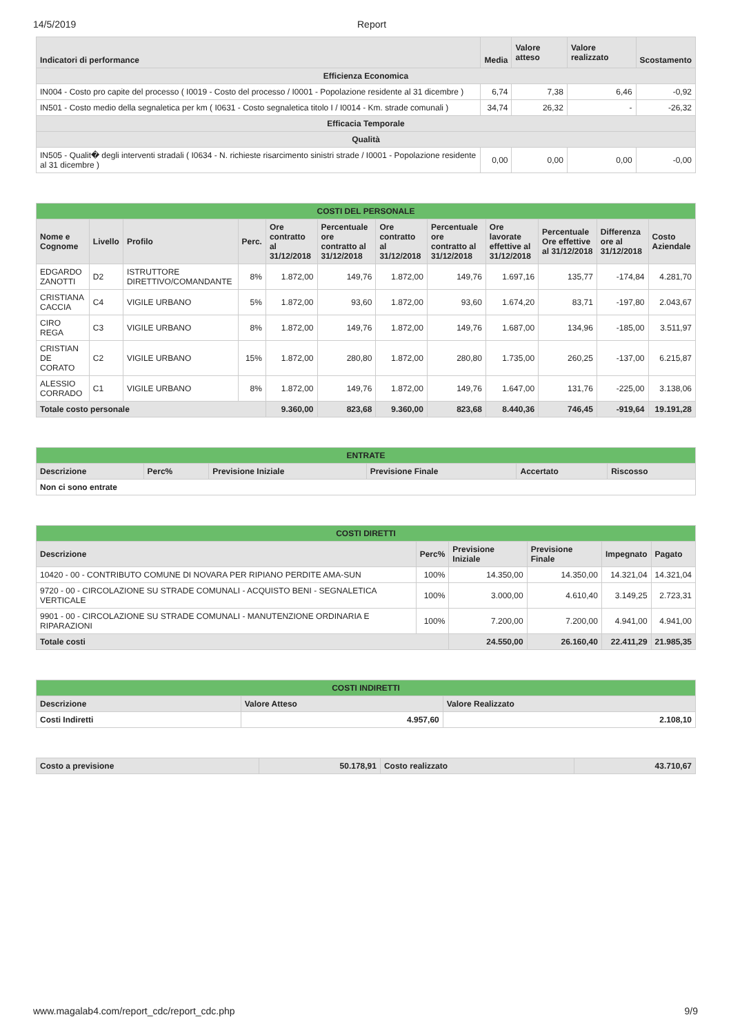14/5/2019 Report
| Indicatori di performance | Media | Valore atteso | Valore realizzato | Scostamento |
| --- | --- | --- | --- | --- |
| Efficienza Economica | | | | |
| IN004 - Costo pro capite del processo ( I0019 - Costo del processo / I0001 - Popolazione residente al 31 dicembre ) | 6,74 | 7,38 | 6,46 | -0,92 |
| IN501 - Costo medio della segnaletica per km ( I0631 - Costo segnaletica titolo I / I0014 - Km. strade comunali ) | 34,74 | 26,32 | - | -26,32 |
| Efficacia Temporale | | | | |
| Qualità | | | | |
| IN505 - Qualit� degli interventi stradali ( I0634 - N. richieste risarcimento sinistri strade / I0001 - Popolazione residente al 31 dicembre ) | 0,00 | 0,00 | 0,00 | -0,00 |
| COSTI DEL PERSONALE | | | | | | | | | | | |
| --- | --- | --- | --- | --- | --- | --- | --- | --- | --- | --- | --- |
| Nome e Cognome | Livello | Profilo | Perc. | Ore contratto al 31/12/2018 | Percentuale ore contratto al 31/12/2018 | Ore contratto al 31/12/2018 | Percentuale ore contratto al 31/12/2018 | Ore lavorate effettive al 31/12/2018 | Percentuale Ore effettive al 31/12/2018 | Differenza ore al 31/12/2018 | Costo Aziendale |
| EDGARDO ZANOTTI | D2 | ISTRUTTORE DIRETTIVO/COMANDANTE | 8% | 1.872,00 | 149,76 | 1.872,00 | 149,76 | 1.697,16 | 135,77 | -174,84 | 4.281,70 |
| CRISTIANA CACCIA | C4 | VIGILE URBANO | 5% | 1.872,00 | 93,60 | 1.872,00 | 93,60 | 1.674,20 | 83,71 | -197,80 | 2.043,67 |
| CIRO REGA | C3 | VIGILE URBANO | 8% | 1.872,00 | 149,76 | 1.872,00 | 149,76 | 1.687,00 | 134,96 | -185,00 | 3.511,97 |
| CRISTIAN DE CORATO | C2 | VIGILE URBANO | 15% | 1.872,00 | 280,80 | 1.872,00 | 280,80 | 1.735,00 | 260,25 | -137,00 | 6.215,87 |
| ALESSIO CORRADO | C1 | VIGILE URBANO | 8% | 1.872,00 | 149,76 | 1.872,00 | 149,76 | 1.647,00 | 131,76 | -225,00 | 3.138,06 |
| Totale costo personale | | | | 9.360,00 | 823,68 | 9.360,00 | 823,68 | 8.440,36 | 746,45 | -919,64 | 19.191,28 |
| ENTRATE | | | | | |
| --- | --- | --- | --- | --- | --- |
| Descrizione | Perc% | Previsione Iniziale | Previsione Finale | Accertato | Riscosso |
| Non ci sono entrate | | | | | |
| COSTI DIRETTI | | | | | |
| --- | --- | --- | --- | --- | --- |
| Descrizione | Perc% | Previsione Iniziale | Previsione Finale | Impegnato | Pagato |
| 10420 - 00 - CONTRIBUTO COMUNE DI NOVARA PER RIPIANO PERDITE AMA-SUN | 100% | 14.350,00 | 14.350,00 | 14.321,04 | 14.321,04 |
| 9720 - 00 - CIRCOLAZIONE SU STRADE COMUNALI - ACQUISTO BENI - SEGNALETICA VERTICALE | 100% | 3.000,00 | 4.610,40 | 3.149,25 | 2.723,31 |
| 9901 - 00 - CIRCOLAZIONE SU STRADE COMUNALI - MANUTENZIONE ORDINARIA E RIPARAZIONI | 100% | 7.200,00 | 7.200,00 | 4.941,00 | 4.941,00 |
| Totale costi | | 24.550,00 | 26.160,40 | 22.411,29 | 21.985,35 |
| COSTI INDIRETTI | | |
| --- | --- | --- |
| Descrizione | Valore Atteso | Valore Realizzato |
| Costi Indiretti | 4.957,60 | 2.108,10 |
| Costo a previsione | 50.178,91 | Costo realizzato | 43.710,67 |
www.magalab4.com/report_cdc/report_cdc.php 9/9